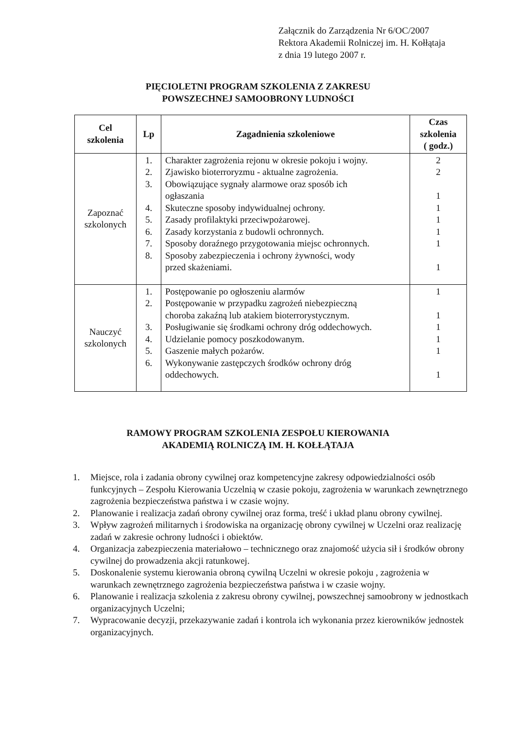Załącznik do Zarządzenia Nr 6/OC/2007
Rektora Akademii Rolniczej im. H. Kołłątaja
z dnia 19 lutego 2007 r.
PIĘCIOLETNI PROGRAM SZKOLENIA Z ZAKRESU
POWSZECHNEJ SAMOOBRONY LUDNOŚCI
| Cel szkolenia | Lp | Zagadnienia szkoleniowe | Czas szkolenia ( godz.) |
| --- | --- | --- | --- |
| Zapoznać szkolonych | 1. 2. 3. 4. 5. 6. 7. 8. | Charakter zagrożenia rejonu w okresie pokoju i wojny. Zjawisko bioterroryzmu - aktualne zagrożenia. Obowiązujące sygnały alarmowe oraz sposób ich ogłaszania Skuteczne sposoby indywidualnej ochrony. Zasady profilaktyki przeciwpożarowej. Zasady korzystania z budowli ochronnych. Sposoby doraźnego przygotowania miejsc ochronnych. Sposoby zabezpieczenia i ochrony żywności, wody przed skażeniami. | 2 2 1 1 1 1 1 1 |
| Nauczyć szkolonych | 1. 2. 3. 4. 5. 6. | Postępowanie po ogłoszeniu alarmów Postępowanie w przypadku zagrożeń niebezpieczną choroba zakaźną lub atakiem bioterrorystycznym. Posługiwanie się środkami ochrony dróg oddechowych. Udzielanie pomocy poszkodowanym. Gaszenie małych pożarów. Wykonywanie zastępczych środków ochrony dróg oddechowych. | 1 1 1 1 1 1 |
RAMOWY PROGRAM SZKOLENIA ZESPOŁU KIEROWANIA
AKADEMIĄ ROLNICZĄ IM. H. KOŁŁĄTAJA
1. Miejsce, rola i zadania obrony cywilnej oraz kompetencyjne zakresy odpowiedzialności osób funkcyjnych – Zespołu Kierowania Uczelnią w czasie pokoju, zagrożenia w warunkach zewnętrznego zagrożenia bezpieczeństwa państwa i w czasie wojny.
2. Planowanie i realizacja zadań obrony cywilnej oraz forma, treść i układ planu obrony cywilnej.
3. Wpływ zagrożeń militarnych i środowiska na organizację obrony cywilnej w Uczelni oraz realizację zadań w zakresie ochrony ludności i obiektów.
4. Organizacja zabezpieczenia materiałowo – technicznego oraz znajomość użycia sił i środków obrony cywilnej do prowadzenia akcji ratunkowej.
5. Doskonalenie systemu kierowania obroną cywilną Uczelni w okresie pokoju , zagrożenia w warunkach zewnętrznego zagrożenia bezpieczeństwa państwa i w czasie wojny.
6. Planowanie i realizacja szkolenia z zakresu obrony cywilnej, powszechnej samoobrony w jednostkach organizacyjnych Uczelni;
7. Wypracowanie decyzji, przekazywanie zadań i kontrola ich wykonania przez kierowników jednostek organizacyjnych.